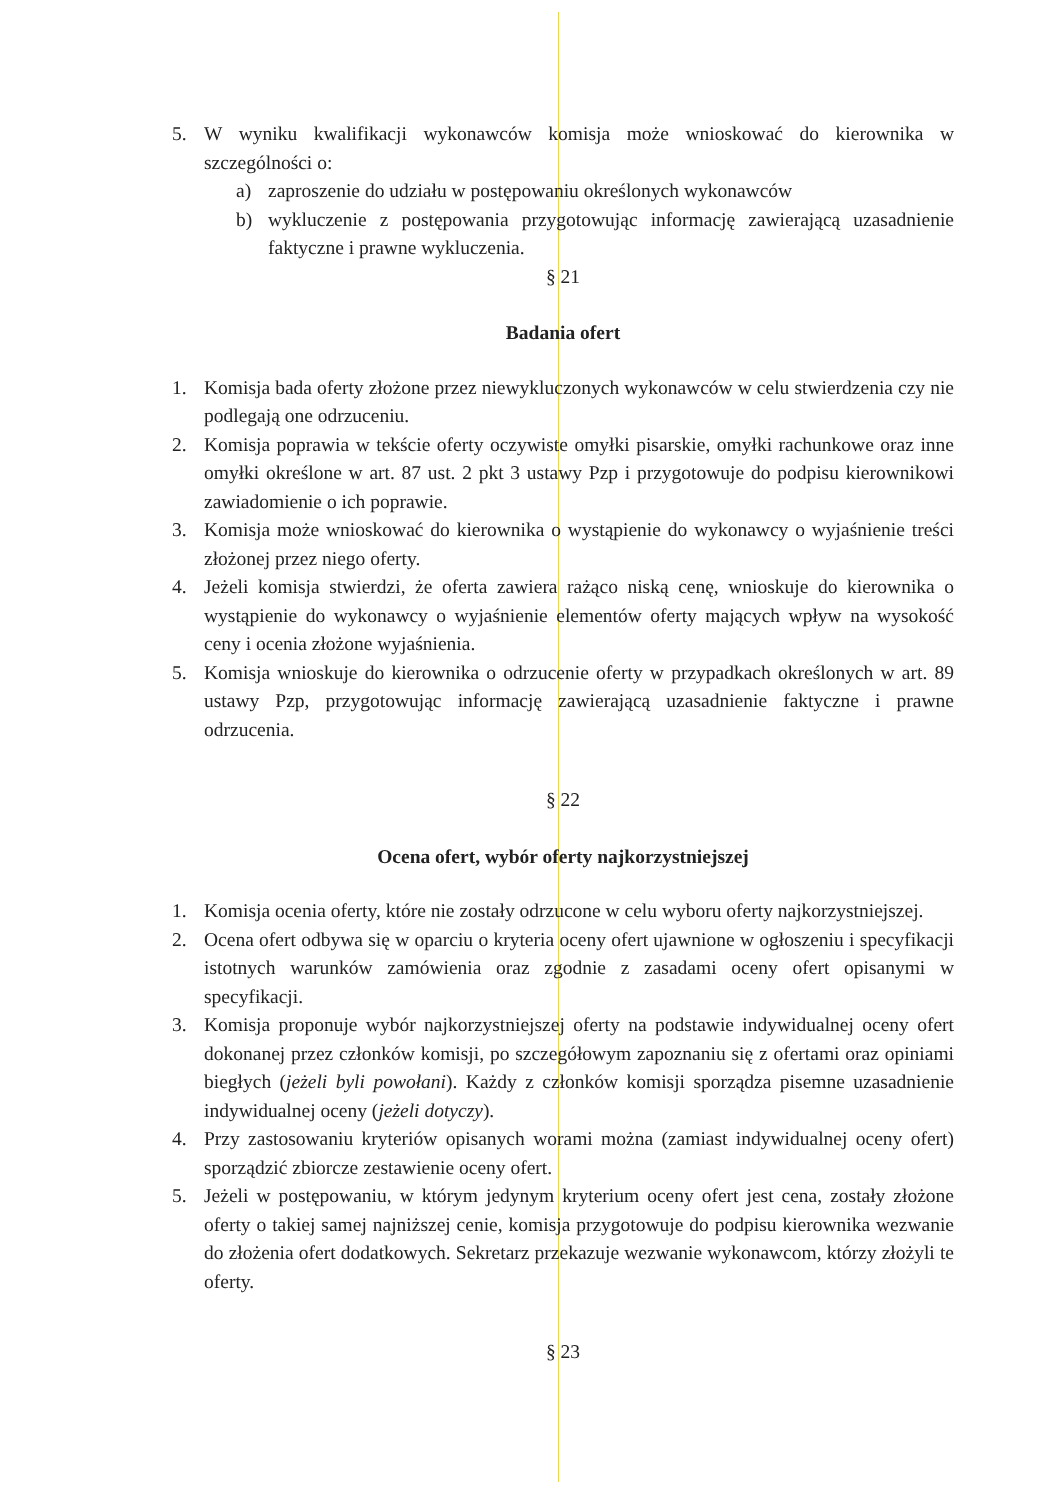5. W wyniku kwalifikacji wykonawców komisja może wnioskować do kierownika w szczególności o:
a) zaproszenie do udziału w postępowaniu określonych wykonawców
b) wykluczenie z postępowania przygotowując informację zawierającą uzasadnienie faktyczne i prawne wykluczenia.
§ 21
Badania ofert
1. Komisja bada oferty złożone przez niewykluczonych wykonawców w celu stwierdzenia czy nie podlegają one odrzuceniu.
2. Komisja poprawia w tekście oferty oczywiste omyłki pisarskie, omyłki rachunkowe oraz inne omyłki określone w art. 87 ust. 2 pkt 3 ustawy Pzp i przygotowuje do podpisu kierownikowi zawiadomienie o ich poprawie.
3. Komisja może wnioskować do kierownika o wystąpienie do wykonawcy o wyjaśnienie treści złożonej przez niego oferty.
4. Jeżeli komisja stwierdzi, że oferta zawiera rażąco niską cenę, wnioskuje do kierownika o wystąpienie do wykonawcy o wyjaśnienie elementów oferty mających wpływ na wysokość ceny i ocenia złożone wyjaśnienia.
5. Komisja wnioskuje do kierownika o odrzucenie oferty w przypadkach określonych w art. 89 ustawy Pzp, przygotowując informację zawierającą uzasadnienie faktyczne i prawne odrzucenia.
§ 22
Ocena ofert, wybór oferty najkorzystniejszej
1. Komisja ocenia oferty, które nie zostały odrzucone w celu wyboru oferty najkorzystniejszej.
2. Ocena ofert odbywa się w oparciu o kryteria oceny ofert ujawnione w ogłoszeniu i specyfikacji istotnych warunków zamówienia oraz zgodnie z zasadami oceny ofert opisanymi w specyfikacji.
3. Komisja proponuje wybór najkorzystniejszej oferty na podstawie indywidualnej oceny ofert dokonanej przez członków komisji, po szczegółowym zapoznaniu się z ofertami oraz opiniami biegłych (jeżeli byli powołani). Każdy z członków komisji sporządza pisemne uzasadnienie indywidualnej oceny (jeżeli dotyczy).
4. Przy zastosowaniu kryteriów opisanych worami można (zamiast indywidualnej oceny ofert) sporządzić zbiorcze zestawienie oceny ofert.
5. Jeżeli w postępowaniu, w którym jedynym kryterium oceny ofert jest cena, zostały złożone oferty o takiej samej najniższej cenie, komisja przygotowuje do podpisu kierownika wezwanie do złożenia ofert dodatkowych. Sekretarz przekazuje wezwanie wykonawcom, którzy złożyli te oferty.
§ 23